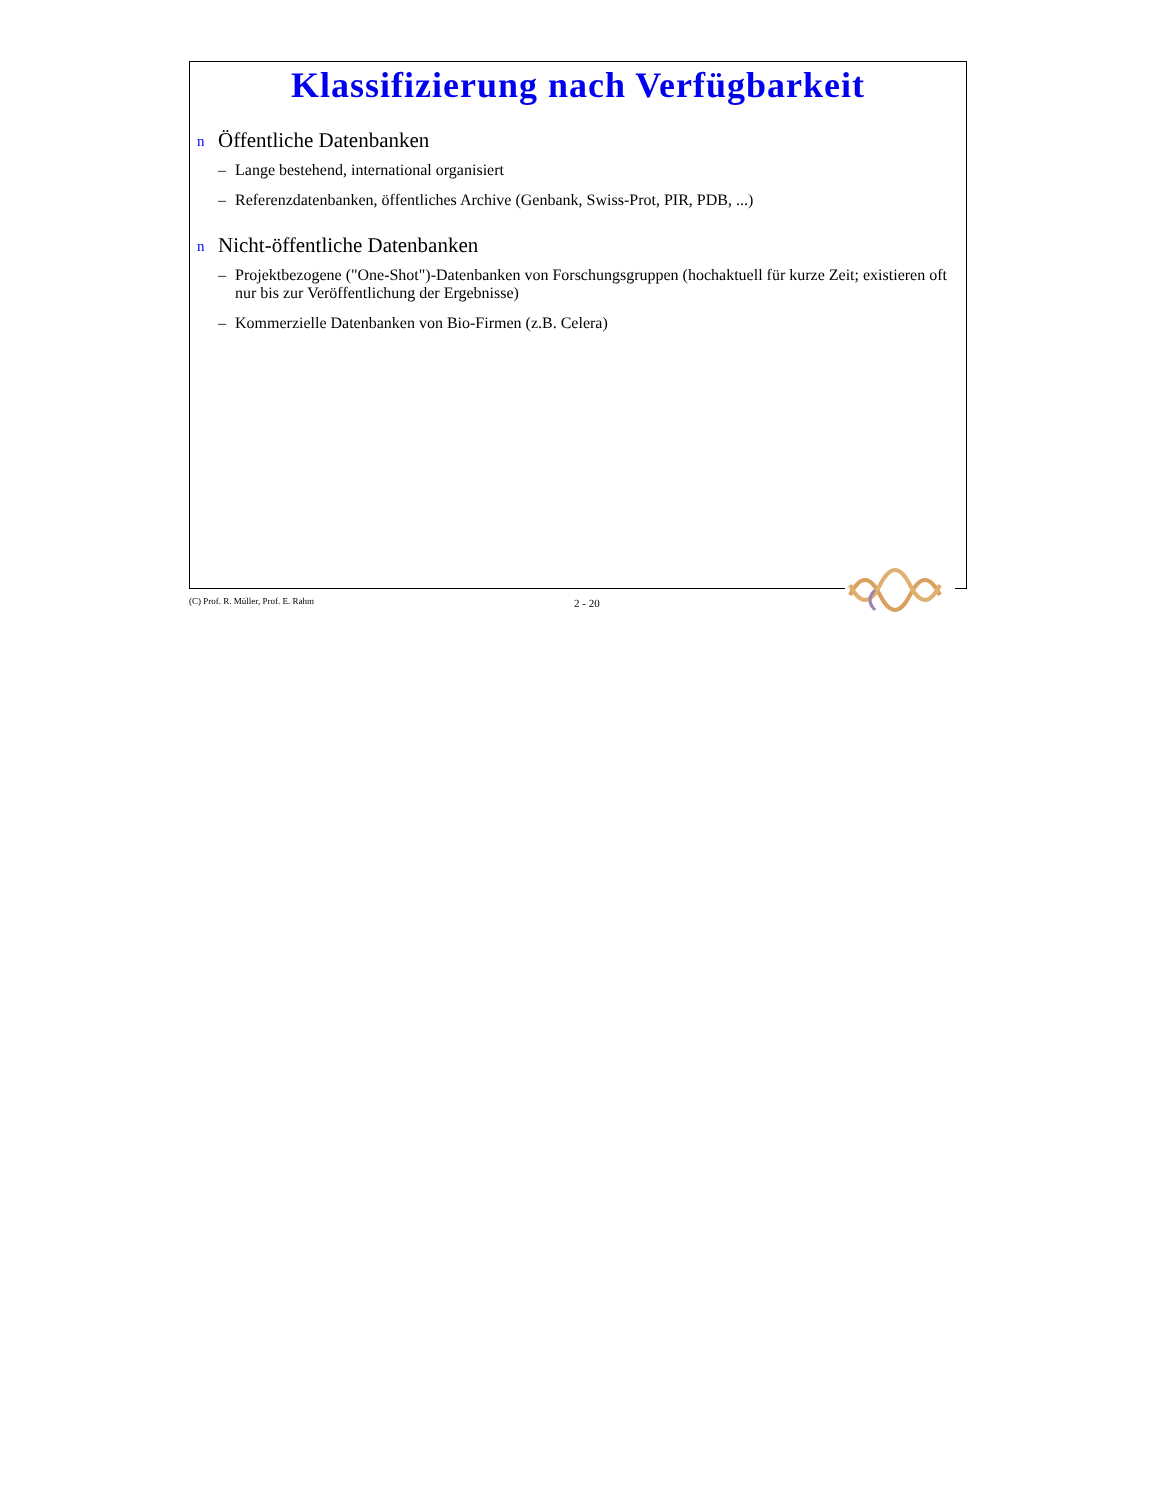Klassifizierung nach Verfügbarkeit
n Öffentliche Datenbanken
– Lange bestehend, international organisiert
– Referenzdatenbanken, öffentliches Archive (Genbank, Swiss-Prot, PIR, PDB, ...)
n Nicht-öffentliche Datenbanken
– Projektbezogene ("One-Shot")-Datenbanken von Forschungsgruppen (hochaktuell für kurze Zeit; existieren oft nur bis zur Veröffentlichung der Ergebnisse)
– Kommerzielle Datenbanken von Bio-Firmen (z.B. Celera)
(C) Prof. R. Müller, Prof. E. Rahm 2 - 20